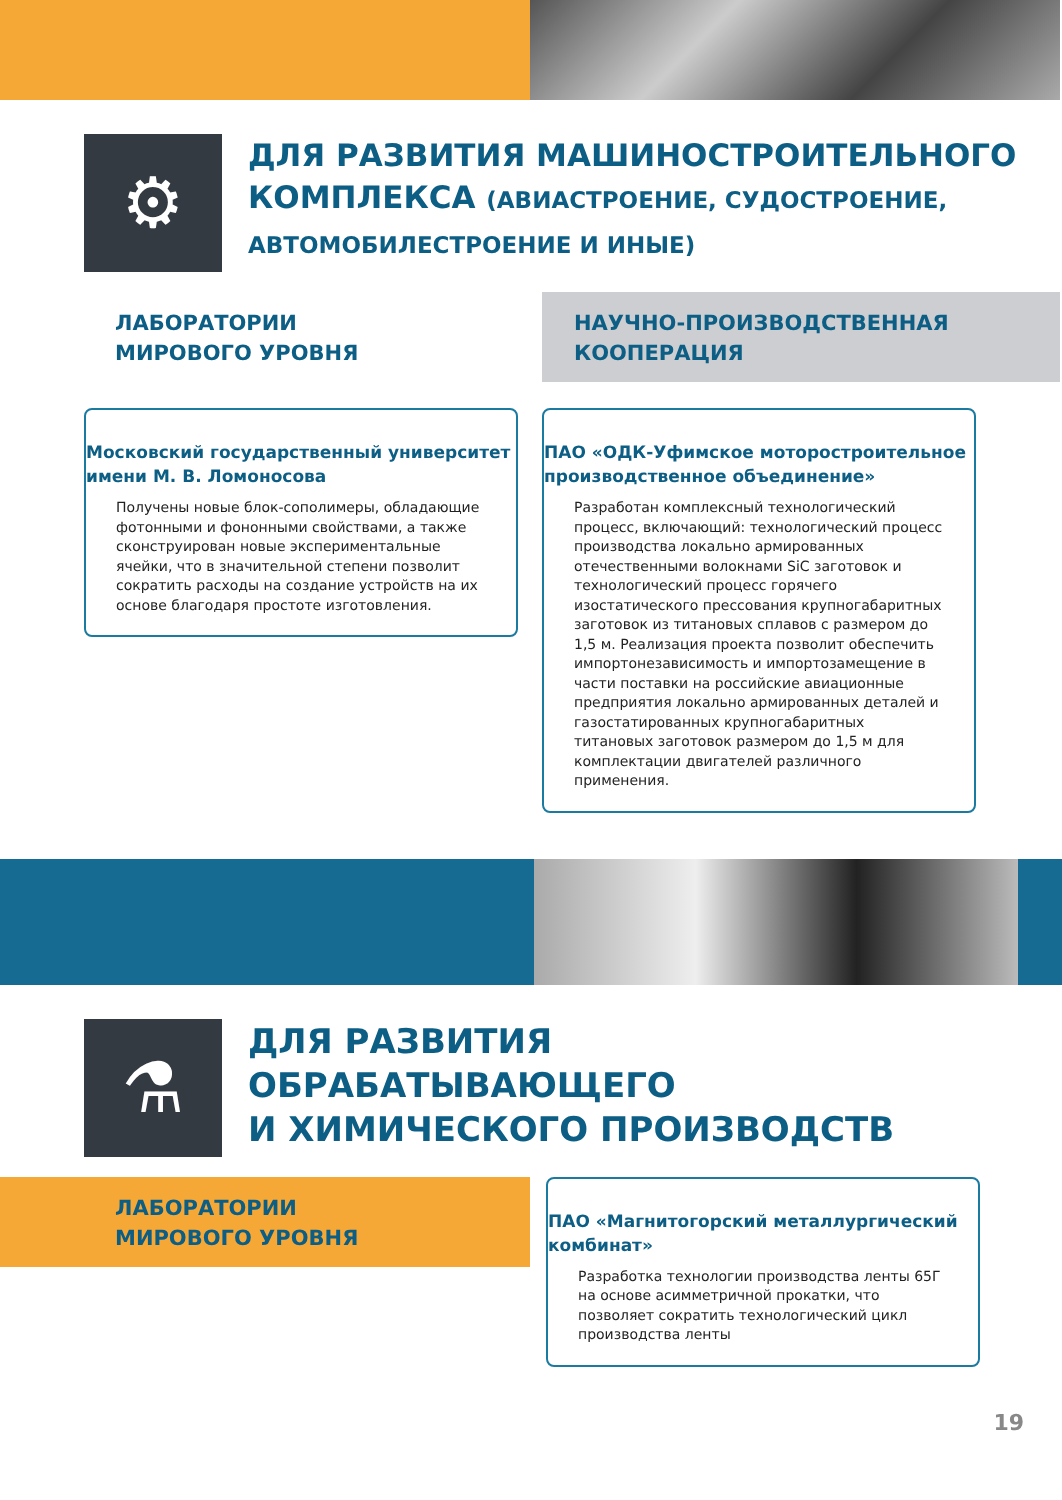⚙
ДЛЯ РАЗВИТИЯ МАШИНОСТРОИТЕЛЬНОГО
КОМПЛЕКСА (АВИАСТРОЕНИЕ, СУДОСТРОЕНИЕ,
АВТОМОБИЛЕСТРОЕНИЕ И ИНЫЕ)
ЛАБОРАТОРИИ
МИРОВОГО УРОВНЯ
Московский государственный университет имени М. В. Ломоносова
Получены новые блок-сополимеры, обладающие фотонными и фононными свойствами, а также сконструирован новые экспериментальные ячейки, что в значительной степени позволит сократить расходы на создание устройств на их основе благодаря простоте изготовления.
НАУЧНО-ПРОИЗВОДСТВЕННАЯ
КООПЕРАЦИЯ
ПАО «ОДК-Уфимское моторостроительное производственное объединение»
Разработан комплексный технологический процесс, включающий: технологический процесс производства локально армированных отечественными волокнами SiC заготовок и технологический процесс горячего изостатического прессования крупногабаритных заготовок из титановых сплавов с размером до 1,5 м. Реализация проекта позволит обеспечить импортонезависимость и импортозамещение в части поставки на российские авиационные предприятия локально армированных деталей и газостатированных крупногабаритных титановых заготовок размером до 1,5 м для комплектации двигателей различного применения.
⚗
ДЛЯ РАЗВИТИЯ
ОБРАБАТЫВАЮЩЕГО
И ХИМИЧЕСКОГО ПРОИЗВОДСТВ
ЛАБОРАТОРИИ
МИРОВОГО УРОВНЯ
ПАО «Магнитогорский металлургический комбинат»
Разработка технологии производства ленты 65Г на основе асимметричной прокатки, что позволяет сократить технологический цикл производства ленты
19